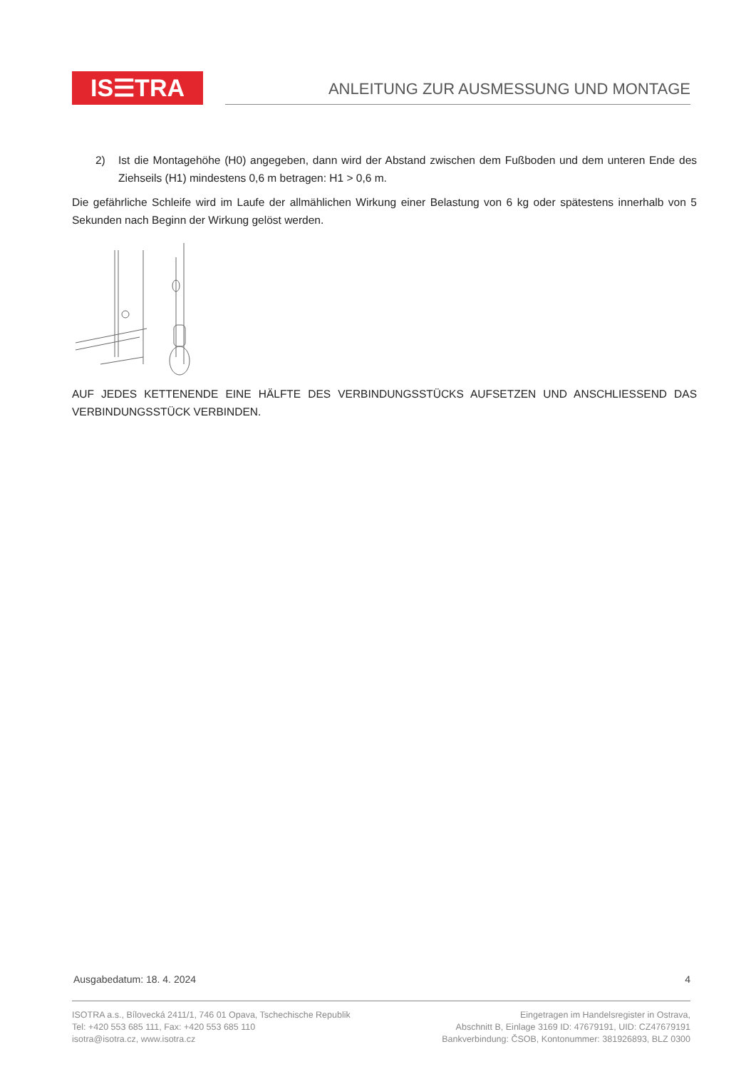IS☰TRA
ANLEITUNG ZUR AUSMESSUNG UND MONTAGE
2) Ist die Montagehöhe (H0) angegeben, dann wird der Abstand zwischen dem Fußboden und dem unteren Ende des Ziehseils (H1) mindestens 0,6 m betragen: H1 > 0,6 m.
Die gefährliche Schleife wird im Laufe der allmählichen Wirkung einer Belastung von 6 kg oder spätestens innerhalb von 5 Sekunden nach Beginn der Wirkung gelöst werden.
AUF JEDES KETTENENDE EINE HÄLFTE DES VERBINDUNGSSTÜCKS AUFSETZEN UND ANSCHLIESSEND DAS VERBINDUNGSSTÜCK VERBINDEN.
Ausgabedatum: 18. 4. 2024 4
ISOTRA a.s., Bílovecká 2411/1, 746 01 Opava, Tschechische Republik
Tel: +420 553 685 111, Fax: +420 553 685 110
isotra@isotra.cz, www.isotra.cz
Eingetragen im Handelsregister in Ostrava,
Abschnitt B, Einlage 3169 ID: 47679191, UID: CZ47679191
Bankverbindung: ČSOB, Kontonummer: 381926893, BLZ 0300